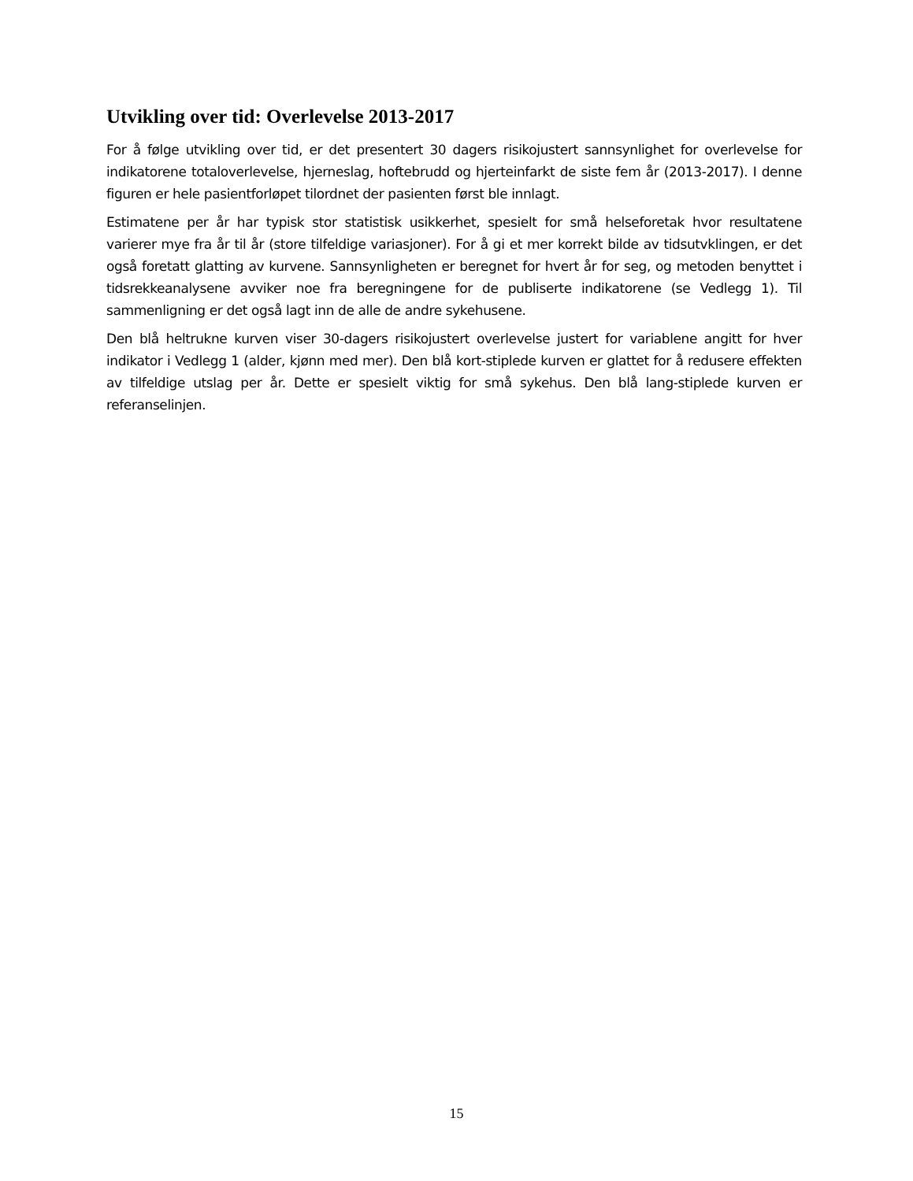Utvikling over tid: Overlevelse 2013-2017
For å følge utvikling over tid, er det presentert 30 dagers risikojustert sannsynlighet for overlevelse for indikatorene totaloverlevelse, hjerneslag, hoftebrudd og hjerteinfarkt de siste fem år (2013-2017). I denne figuren er hele pasientforløpet tilordnet der pasienten først ble innlagt.
Estimatene per år har typisk stor statistisk usikkerhet, spesielt for små helseforetak hvor resultatene varierer mye fra år til år (store tilfeldige variasjoner). For å gi et mer korrekt bilde av tidsutvklingen, er det også foretatt glatting av kurvene. Sannsynligheten er beregnet for hvert år for seg, og metoden benyttet i tidsrekkeanalysene avviker noe fra beregningene for de publiserte indikatorene (se Vedlegg 1). Til sammenligning er det også lagt inn de alle de andre sykehusene.
Den blå heltrukne kurven viser 30-dagers risikojustert overlevelse justert for variablene angitt for hver indikator i Vedlegg 1 (alder, kjønn med mer). Den blå kort-stiplede kurven er glattet for å redusere effekten av tilfeldige utslag per år. Dette er spesielt viktig for små sykehus. Den blå lang-stiplede kurven er referanselinjen.
15